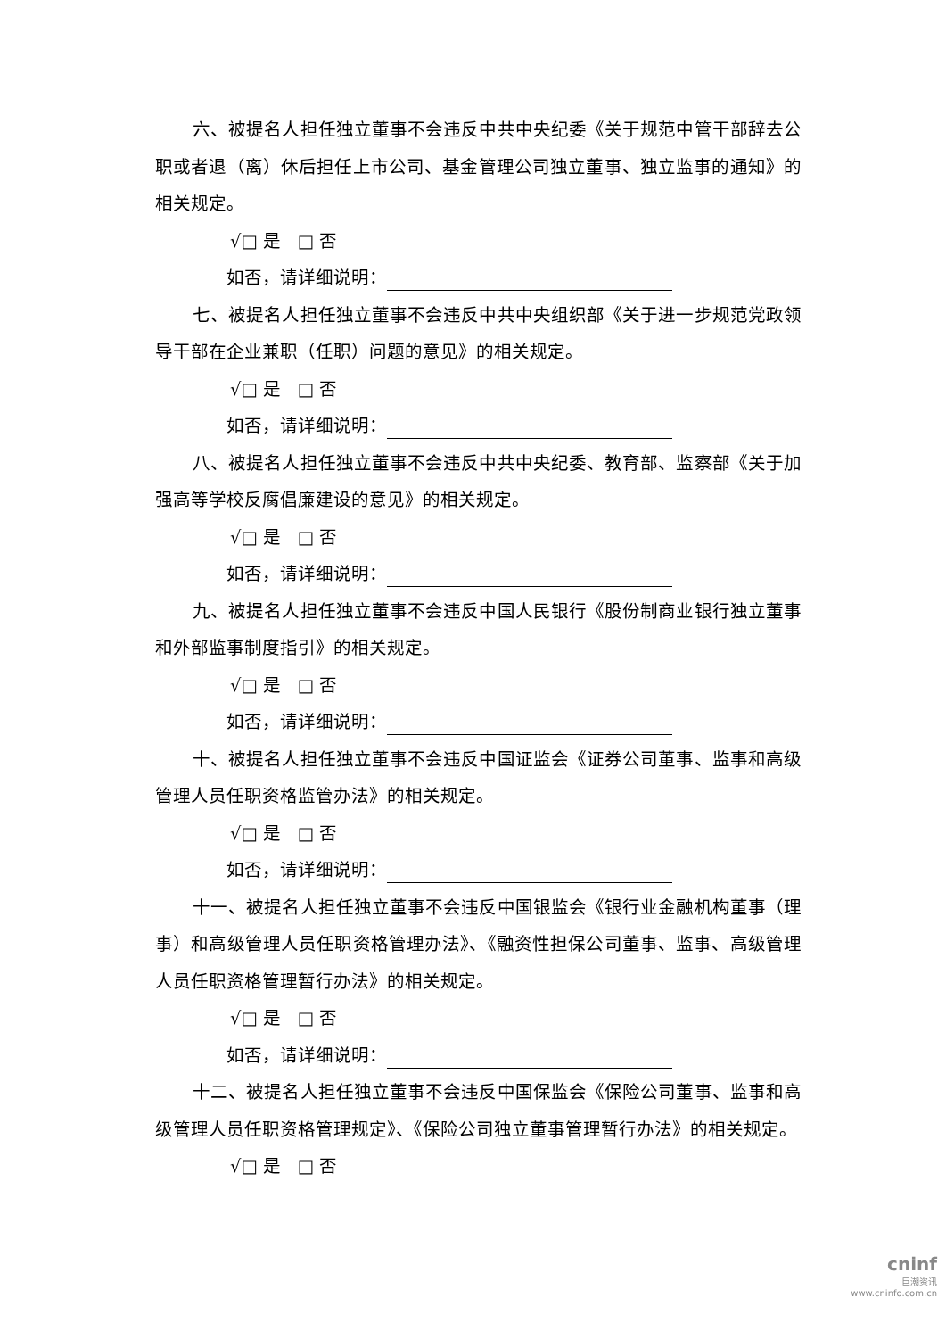六、被提名人担任独立董事不会违反中共中央纪委《关于规范中管干部辞去公职或者退（离）休后担任上市公司、基金管理公司独立董事、独立监事的通知》的相关规定。
√□ 是 □ 否
如否，请详细说明：
七、被提名人担任独立董事不会违反中共中央组织部《关于进一步规范党政领导干部在企业兼职（任职）问题的意见》的相关规定。
√□ 是 □ 否
如否，请详细说明：
八、被提名人担任独立董事不会违反中共中央纪委、教育部、监察部《关于加强高等学校反腐倡廉建设的意见》的相关规定。
√□ 是 □ 否
如否，请详细说明：
九、被提名人担任独立董事不会违反中国人民银行《股份制商业银行独立董事和外部监事制度指引》的相关规定。
√□ 是 □ 否
如否，请详细说明：
十、被提名人担任独立董事不会违反中国证监会《证券公司董事、监事和高级管理人员任职资格监管办法》的相关规定。
√□ 是 □ 否
如否，请详细说明：
十一、被提名人担任独立董事不会违反中国银监会《银行业金融机构董事（理事）和高级管理人员任职资格管理办法》、《融资性担保公司董事、监事、高级管理人员任职资格管理暂行办法》的相关规定。
√□ 是 □ 否
如否，请详细说明：
十二、被提名人担任独立董事不会违反中国保监会《保险公司董事、监事和高级管理人员任职资格管理规定》、《保险公司独立董事管理暂行办法》的相关规定。
√□ 是 □ 否
cninf
巨潮资讯
www.cninfo.com.cn